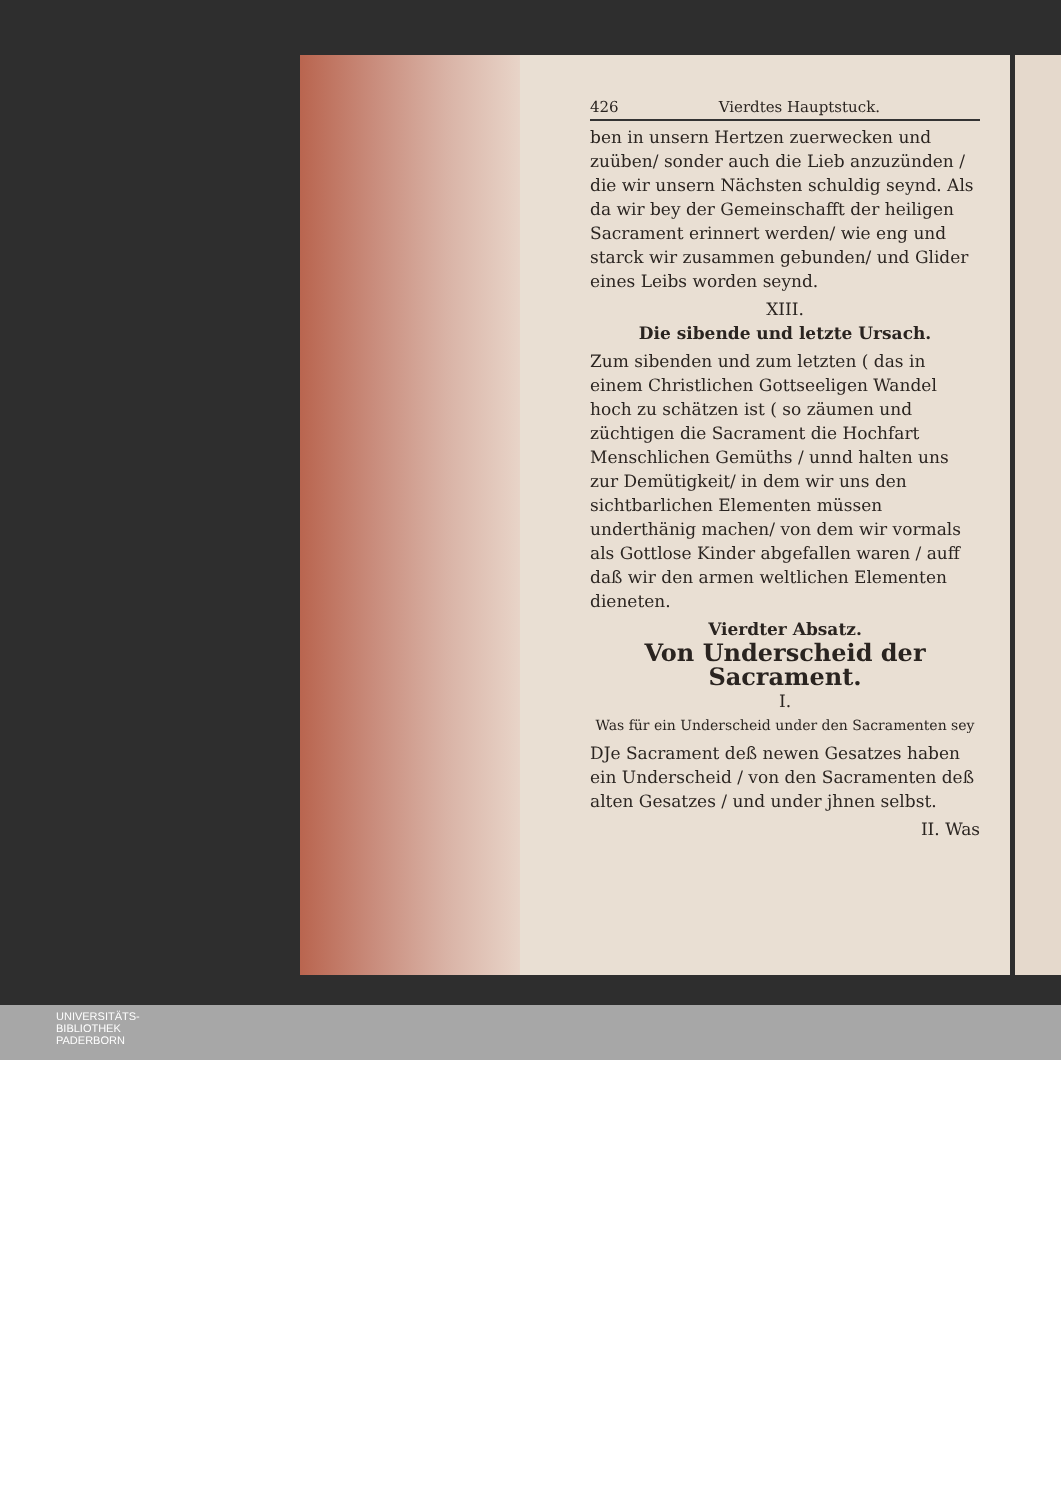426 Vierdtes Hauptstuck.
ben in unsern Hertzen zuerwecken und zuüben/ sonder auch die Lieb anzuzünden / die wir unsern Nächsten schuldig seynd. Als da wir bey der Gemeinschafft der heiligen Sacrament erinnert werden/ wie eng und starck wir zusammen gebunden/ und Glider eines Leibs worden seynd.
XIII.
Die sibende und letzte Ursach.
Zum sibenden und zum letzten ( das in einem Christlichen Gottseeligen Wandel hoch zu schätzen ist ( so zäumen und züchtigen die Sacrament die Hochfart Menschlichen Gemüths / unnd halten uns zur Demütigkeit/ in dem wir uns den sichtbarlichen Elementen müssen underthänig machen/ von dem wir vormals als Gottlose Kinder abgefallen waren / auff daß wir den armen weltlichen Elementen dieneten.
Vierdter Absatz.
Von Underscheid der Sacrament.
I.
Was für ein Underscheid under den Sacramenten sey
DJe Sacrament deß newen Gesatzes haben ein Underscheid / von den Sacramenten deß alten Gesatzes / und under jhnen selbst.
II. Was
UNIVERSITÄTS-
BIBLIOTHEK
PADERBORN